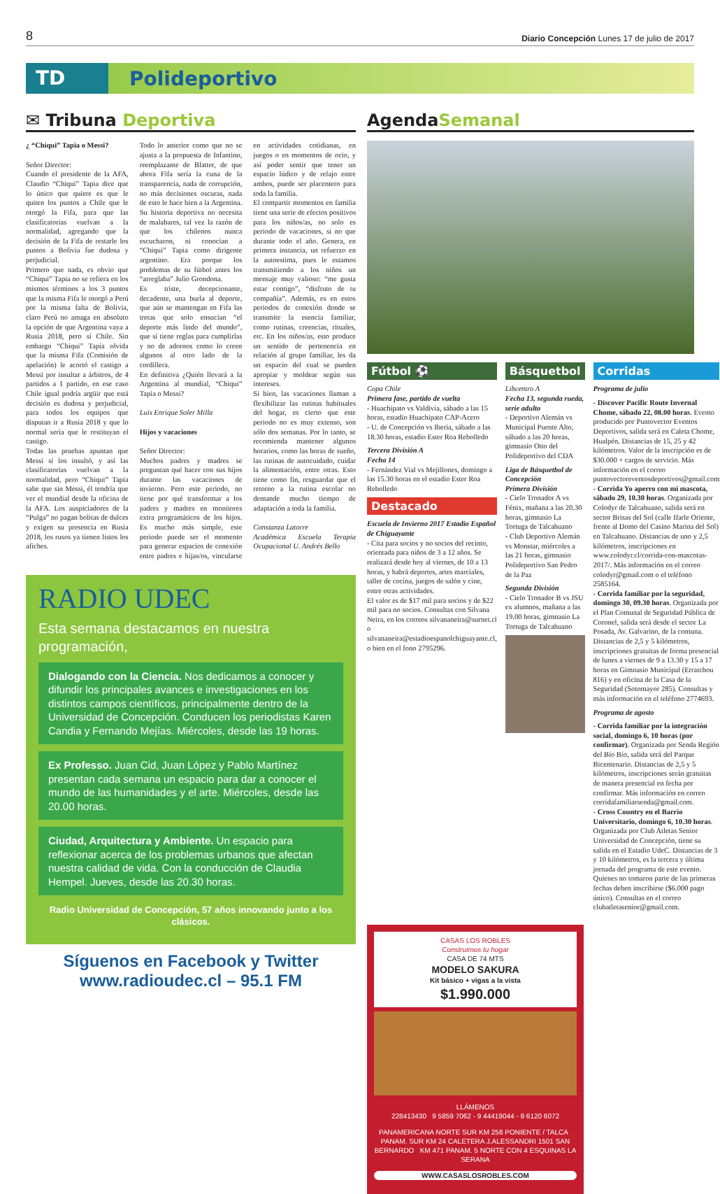8 Diario Concepción Lunes 17 de julio de 2017
TD Polideportivo
✉ Tribuna Deportiva
¿ “Chiqui” Tapia o Messi?
Señor Director:
Cuando el presidente de la AFA, Claudio “Chiqui” Tapia dice que lo único que quiere es que le quiten los puntos a Chile que le otorgó la Fifa, para que las clasificatorias vuelvan a la normalidad, agregando que la decisión de la Fifa de restarle los puntos a Bolivia fue dudosa y perjudicial.
Primero que nada, es obvio que “Chiqui” Tapia no se refiera en los mismos términos a los 3 puntos que la misma Fifa le otorgó a Perú por la misma falta de Bolivia, claro Perú no amaga en absoluto la opción de que Argentina vaya a Rusia 2018, pero sí Chile. Sin embargo “Chiqui” Tapia olvida que la misma Fifa (Comisión de apelación) le acortó el castigo a Messi por insultar a árbitros, de 4 partidos a 1 partido, en ese caso Chile igual podría argüir que está decisión es dudosa y perjudicial, para todos los equipos que disputan ir a Rusia 2018 y que lo normal sería que le restituyan el castigo.
Todas las pruebas apuntan que Messi sí los insultó, y así las clasificatorias vuelvan a la normalidad, pero “Chiqui” Tapia sabe que sin Messi, él tendría que ver el mundial desde la oficina de la AFA. Los auspiciadores de la “Pulga” no pagan bolitas de dulces y exigen su presencia en Rusia 2018, los rusos ya tienen listos los afiches.
Todo lo anterior como que no se ajusta a la propuesta de Infantino, reemplazante de Blatter, de que ahora Fifa sería la cuna de la transparencia, nada de corrupción, no más decisiones oscuras, nada de esto le hace bien a la Argentina. Su historia deportiva no necesita de malabares, tal vez la razón de que los chilenos nunca escucharon, ni conocían a “Chiqui” Tapia como dirigente argentino. Era porque los problemas de su fútbol antes los “arreglaba” Julio Grondona.
Es triste, decepcionante, decadente, una burla al deporte, que aún se mantengan en Fifa las tretas que solo ensucian “el deporte más lindo del mundo”, que sí tiene reglas para cumplirlas y no de adornos como lo creen algunos al otro lado de la cordillera.
En definitiva ¿Quién llevará a la Argentina al mundial, “Chiqui” Tapia o Messi?
Luis Enrique Soler Milla
Hijos y vacaciones
Señor Director:
Muchos padres y madres se preguntan qué hacer con sus hijos durante las vacaciones de invierno. Pero este periodo, no tiene por qué transformar a los padres y madres en monitores extra programáticos de los hijos. Es mucho más simple, este periodo puede ser el momento para generar espacios de conexión entre padres e hijas/os, vincularse en actividades cotidianas, en juegos o en momentos de ocio, y así poder sentir que tener un espacio lúdico y de relajo entre ambos, puede ser placentero para toda la familia.
El compartir momentos en familia tiene una serie de efectos positivos para los niños/as, no solo es periodo de vacaciones, si no que durante todo el año. Genera, en primera instancia, un refuerzo en la autoestima, pues le estamos transmitiendo a los niños un mensaje muy valioso: “me gusta estar contigo”, “disfruto de tu compañía”. Además, es en estos periodos de conexión donde se transmite la esencia familiar, como rutinas, creencias, rituales, etc. En los niños/as, esto produce un sentido de pertenencia en relación al grupo familiar, les da un espacio del cual se pueden apropiar y moldear según sus intereses.
Si bien, las vacaciones llaman a flexibilizar las rutinas habituales del hogar, es cierto que este periodo no es muy extenso, son sólo dos semanas. Por lo tanto, se recomienda mantener algunos horarios, como las horas de sueño, las rutinas de autocuidado, cuidar la alimentación, entre otras. Esto tiene como fin, resguardar que el retorno a la rutina escolar no demande mucho tiempo de adaptación a toda la familia.
Constanza Latorre
Académica Escuela Terapia Ocupacional U. Andrés Bello
RADIO UDEC
Esta semana destacamos en nuestra programación,
Dialogando con la Ciencia. Nos dedicamos a conocer y difundir los principales avances e investigaciones en los distintos campos científicos, principalmente dentro de la Universidad de Concepción. Conducen los periodistas Karen Candia y Fernando Mejías. Miércoles, desde las 19 horas.
Ex Professo. Juan Cid, Juan López y Pablo Martínez presentan cada semana un espacio para dar a conocer el mundo de las humanidades y el arte. Miércoles, desde las 20.00 horas.
Ciudad, Arquitectura y Ambiente. Un espacio para reflexionar acerca de los problemas urbanos que afectan nuestra calidad de vida. Con la conducción de Claudia Hempel. Jueves, desde las 20.30 horas.
Radio Universidad de Concepción, 57 años innovando junto a los clásicos.
Síguenos en Facebook y Twitter
www.radioudec.cl – 95.1 FM
AgendaSemanal
Fútbol ⚽
Copa Chile
Primera fase, partido de vuelta
- Huachipato vs Valdivia, sábado a las 15 horas, estadio Huachipato CAP-Acero
- U. de Concepción vs Iberia, sábado a las 18.30 horas, estadio Ester Roa Rebolledo
Tercera División A
Fecha 14
- Fernández Vial vs Mejillones, domingo a las 15.30 horas en el estadio Ester Roa Rebolledo
Destacado
Escuela de Invierno 2017 Estadio Español de Chiguayante
- Cita para socios y no socios del recinto, orientada para niños de 3 a 12 años. Se realizará desde hoy al viernes, de 10 a 13 horas, y habrá deportes, artes marciales, taller de cocina, juegos de salón y cine, entre otras actividades.
El valor es de $17 mil para socios y de $22 mil para no socios. Consultas con Silvana Neira, en los correos silvananeira@surnet.cl o silvananeira@estadioespanolchiguayante.cl, o bien en el fono 2795296.
Básquetbol
Libcentro A
Fecha 13, segunda rueda, serie adulto
- Deportivo Alemán vs Municipal Puente Alto, sábado a las 20 horas, gimnasio Otto del Polideportivo del CDA
Liga de Básquetbol de Concepción
Primera División
- Cielo Tronador A vs Fénix, mañana a las 20.30 horas, gimnasio La Tortuga de Talcahuano
- Club Deportivo Alemán vs Monstar, miércoles a las 21 horas, gimnasio Polideportivo San Pedro de la Paz
Segunda División
- Cielo Tronador B vs JSU ex alumnos, mañana a las 19.00 horas, gimnasio La Tortuga de Talcahuano
Corridas
Programa de julio
- Discover Pacific Route Invernal Chome, sábado 22, 08.00 horas. Evento producido por Puntovector Eventos Deportivos, salida será en Caleta Chome, Hualpén. Distancias de 15, 25 y 42 kilómetros. Valor de la inscripción es de $30.000 + cargos de servicio. Más información en el correo puntovectoreventosdeportivos@gmail.com
- Corrida Yo aperro con mi mascota, sábado 29, 10.30 horas. Organizada por Colodyr de Talcahuano, salida será en sector Brisas del Sol (calle Ifarle Oriente, frente al Domo del Casino Marina del Sol) en Talcahuano. Distancias de uno y 2,5 kilómetros, inscripciones en www.colodyr.cl/corrida-con-mascotas-2017/. Más información en el correo colodyr@gmail.com o el teléfono 2585164.
- Corrida familiar por la seguridad, domingo 30, 09.30 horas. Organizada por el Plan Comunal de Seguridad Pública de Coronel, salida será desde el sector La Posada, Av. Galvarino, de la comuna. Distancias de 2,5 y 5 kilómetros, inscripciones gratuitas de forma presencial de lunes a viernes de 9 a 13.30 y 15 a 17 horas en Gimnasio Municipal (Erratchou 816) y en oficina de la Casa de la Seguridad (Sotomayor 285). Consultas y más información en el teléfono 2774693.
Programa de agosto
- Corrida familiar por la integración social, domingo 6, 10 horas (por confirmar). Organizada por Senda Región del Bío Bío, salida será del Parque Bicentenario. Distancias de 2,5 y 5 kilómetros, inscripciones serán gratuitas de manera presencial en fecha por confirmar. Más información en correo corridafamiliarsenda@gmail.com.
- Cross Country en el Barrio Universitario, domingo 6, 10.30 horas. Organizada por Club Atletas Senior Universidad de Concepción, tiene su salida en el Estadio UdeC. Distancias de 3 y 10 kilómetros, es la tercera y última jornada del programa de este evento. Quienes no tomaron parte de las primeras fechas deben inscribirse ($6.000 pago único). Consultas en el correo clubatletasenior@gmail.com.
CASAS LOS ROBLES
Construimos tu hogar
CASA DE 74 MTS
MODELO SAKURA
Kit básico + vigas a la vista
$1.990.000
LLÁMENOS
228413430 9 5859 7062 - 9 44419044 - 9 6120 6072
PANAMERICANA NORTE SUR KM 258 PONIENTE / TALCA PANAM. SUR KM 24 CALETERA J.ALESSANDRI 1501 SAN BERNARDO KM 471 PANAM. 5 NORTE CON 4 ESQUINAS LA SERANA
WWW.CASASLOSROBLES.COM